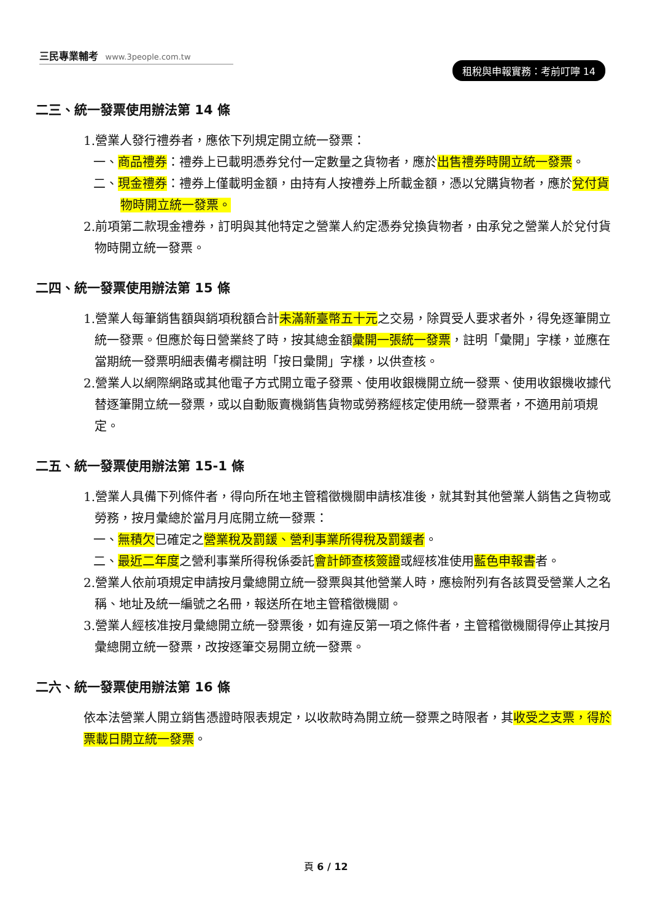三民專業輔考 www.3people.com.tw
租稅與申報實務：考前叮嚀 14
二三、統一發票使用辦法第 14 條
1.營業人發行禮券者，應依下列規定開立統一發票：
一、商品禮券：禮券上已載明憑券兌付一定數量之貨物者，應於出售禮券時開立統一發票。
二、現金禮券：禮券上僅載明金額，由持有人按禮券上所載金額，憑以兌購貨物者，應於兌付貨物時開立統一發票。
2.前項第二款現金禮券，訂明與其他特定之營業人約定憑券兌換貨物者，由承兌之營業人於兌付貨物時開立統一發票。
二四、統一發票使用辦法第 15 條
1.營業人每筆銷售額與銷項稅額合計未滿新臺幣五十元之交易，除買受人要求者外，得免逐筆開立統一發票。但應於每日營業終了時，按其總金額彙開一張統一發票，註明「彙開」字樣，並應在當期統一發票明細表備考欄註明「按日彙開」字樣，以供查核。
2.營業人以網際網路或其他電子方式開立電子發票、使用收銀機開立統一發票、使用收銀機收據代替逐筆開立統一發票，或以自動販賣機銷售貨物或勞務經核定使用統一發票者，不適用前項規定。
二五、統一發票使用辦法第 15-1 條
1.營業人具備下列條件者，得向所在地主管稽徵機關申請核准後，就其對其他營業人銷售之貨物或勞務，按月彙總於當月月底開立統一發票：
一、無積欠已確定之營業稅及罰鍰、營利事業所得稅及罰鍰者。
二、最近二年度之營利事業所得稅係委託會計師查核簽證或經核准使用藍色申報書者。
2.營業人依前項規定申請按月彙總開立統一發票與其他營業人時，應檢附列有各該買受營業人之名稱、地址及統一編號之名冊，報送所在地主管稽徵機關。
3.營業人經核准按月彙總開立統一發票後，如有違反第一項之條件者，主管稽徵機關得停止其按月彙總開立統一發票，改按逐筆交易開立統一發票。
二六、統一發票使用辦法第 16 條
依本法營業人開立銷售憑證時限表規定，以收款時為開立統一發票之時限者，其收受之支票，得於票載日開立統一發票。
頁 6 / 12